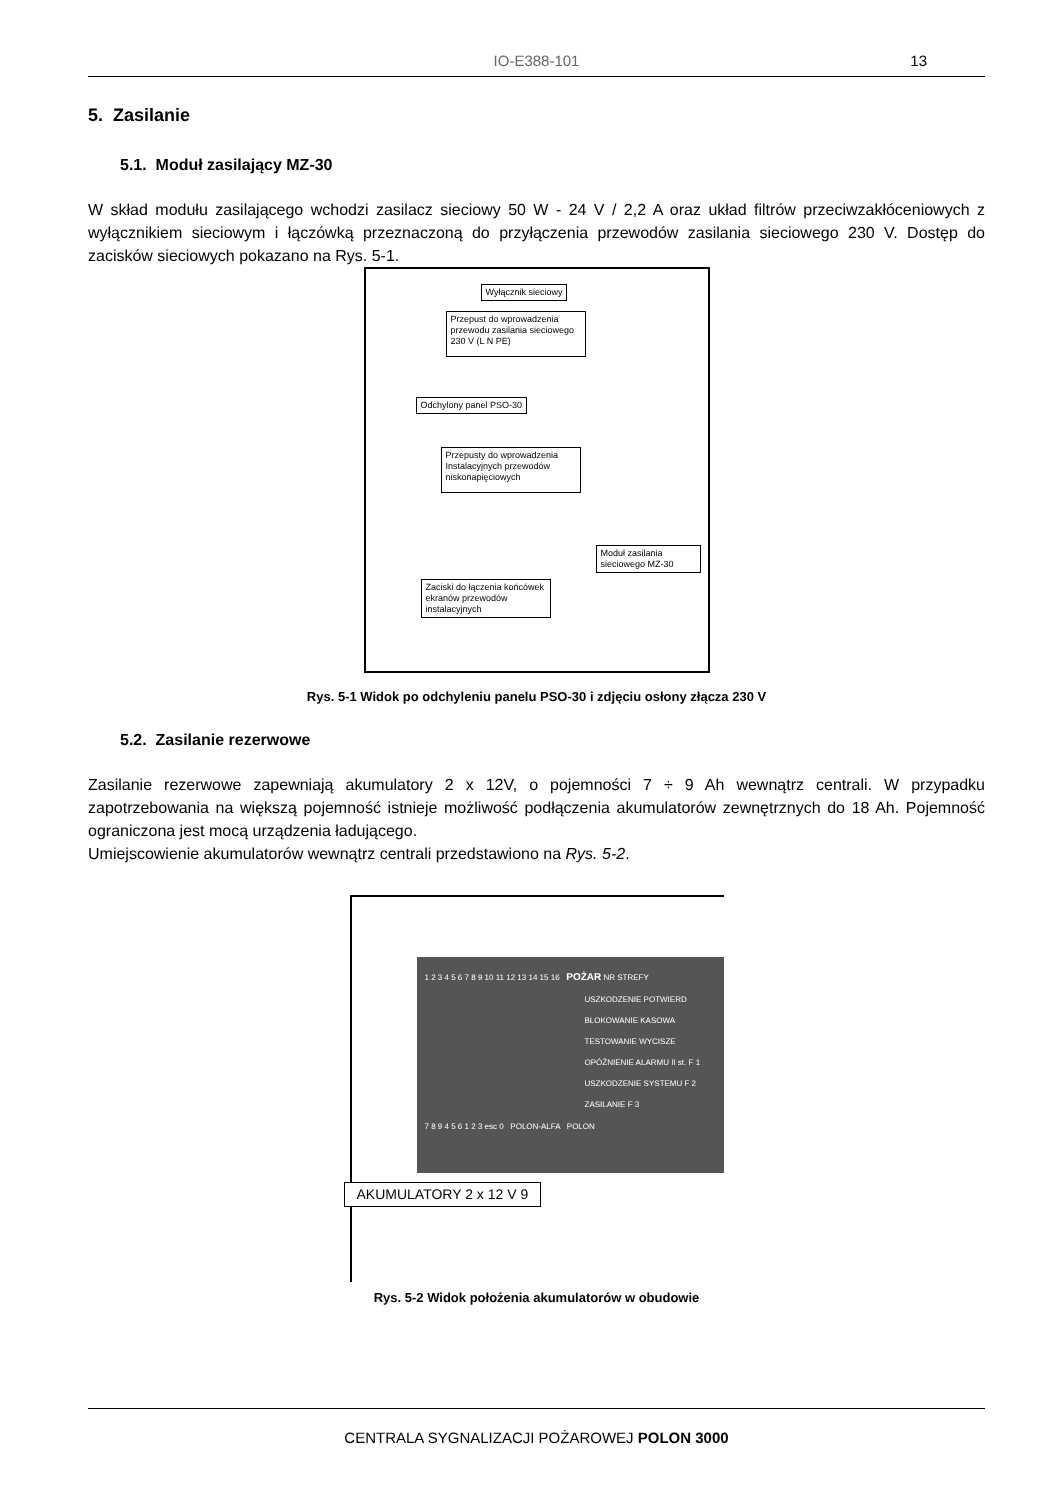IO-E388-101
13
5. Zasilanie
5.1. Moduł zasilający MZ-30
W skład modułu zasilającego wchodzi zasilacz sieciowy 50 W - 24 V / 2,2 A oraz układ filtrów przeciwzakłóceniowych z wyłącznikiem sieciowym i łączówką przeznaczoną do przyłączenia przewodów zasilania sieciowego 230 V. Dostęp do zacisków sieciowych pokazano na Rys. 5-1.
Wyłącznik sieciowy
Przepust do wprowadzenia przewodu zasilania sieciowego 230 V (L N PE)
Odchylony panel PSO-30
Przepusty do wprowadzenia Instalacyjnych przewodów niskonapięciowych
Moduł zasilania sieciowego MZ-30
Zaciski do łączenia końcówek ekranów przewodów instalacyjnych
Rys. 5-1 Widok po odchyleniu panelu PSO-30 i zdjęciu osłony złącza 230 V
5.2. Zasilanie rezerwowe
Zasilanie rezerwowe zapewniają akumulatory 2 x 12V, o pojemności 7 ÷ 9 Ah wewnątrz centrali. W przypadku zapotrzebowania na większą pojemność istnieje możliwość podłączenia akumulatorów zewnętrznych do 18 Ah. Pojemność ograniczona jest mocą urządzenia ładującego.
Umiejscowienie akumulatorów wewnątrz centrali przedstawiono na Rys. 5-2.
1 2 3 4 5 6 7 8 9 10 11 12 13 14 15 16 POŻAR NR STREFY
USZKODZENIE POTWIERD
BLOKOWANIE KASOWA
TESTOWANIE WYCISZE
OPÓŹNIENIE ALARMU II st. F 1
USZKODZENIE SYSTEMU F 2
ZASILANIE F 3
7 8 9 4 5 6 1 2 3 esc 0 POLON-ALFA POLON
AKUMULATORY 2 x 12 V 9
Rys. 5-2 Widok położenia akumulatorów w obudowie
CENTRALA SYGNALIZACJI POŻAROWEJ POLON 3000